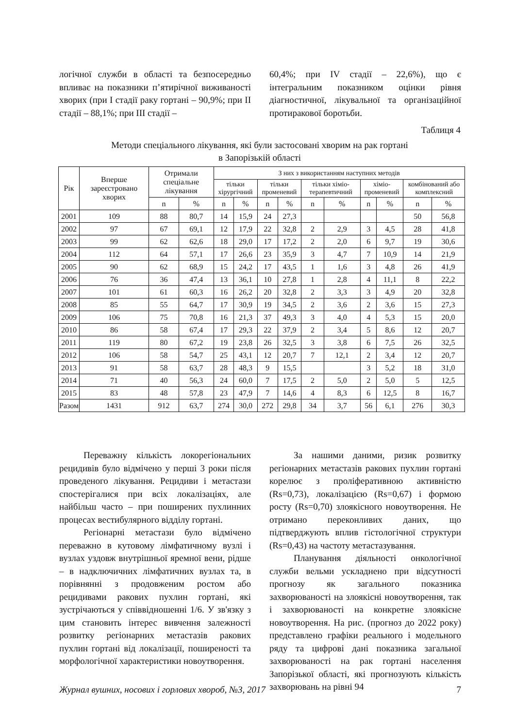логічної служби в області та безпосередньо впливає на показники п’ятирічної виживаності хворих (при І стадії раку гортані – 90,9%; при ІІ стадії – 88,1%; при ІІІ стадії –
60,4%; при IV стадії – 22,6%), що є інтегральним показником оцінки рівня діагностичної, лікувальної та організаційної протиракової боротьби.
Таблиця 4
Методи спеціального лікування, які були застосовані хворим на рак гортані
в Запорізькій області
| Рік | Вперше зареєстровано хворих | Отримали спеціальне лікування | | З них з використанням наступних методів | | | | | | | | | |
| --- | --- | --- | --- | --- | --- | --- | --- | --- | --- | --- | --- | --- | --- |
| | | | | тільки хірургічний | | тільки променевий | | тільки хіміо-терапевтичний | | хіміо-променевий | | комбінований або комплексний | |
| | | n | % | n | % | n | % | n | % | n | % | n | % |
| 2001 | 109 | 88 | 80,7 | 14 | 15,9 | 24 | 27,3 | | | | | 50 | 56,8 |
| 2002 | 97 | 67 | 69,1 | 12 | 17,9 | 22 | 32,8 | 2 | 2,9 | 3 | 4,5 | 28 | 41,8 |
| 2003 | 99 | 62 | 62,6 | 18 | 29,0 | 17 | 17,2 | 2 | 2,0 | 6 | 9,7 | 19 | 30,6 |
| 2004 | 112 | 64 | 57,1 | 17 | 26,6 | 23 | 35,9 | 3 | 4,7 | 7 | 10,9 | 14 | 21,9 |
| 2005 | 90 | 62 | 68,9 | 15 | 24,2 | 17 | 43,5 | 1 | 1,6 | 3 | 4,8 | 26 | 41,9 |
| 2006 | 76 | 36 | 47,4 | 13 | 36,1 | 10 | 27,8 | 1 | 2,8 | 4 | 11,1 | 8 | 22,2 |
| 2007 | 101 | 61 | 60,3 | 16 | 26,2 | 20 | 32,8 | 2 | 3,3 | 3 | 4,9 | 20 | 32,8 |
| 2008 | 85 | 55 | 64,7 | 17 | 30,9 | 19 | 34,5 | 2 | 3,6 | 2 | 3,6 | 15 | 27,3 |
| 2009 | 106 | 75 | 70,8 | 16 | 21,3 | 37 | 49,3 | 3 | 4,0 | 4 | 5,3 | 15 | 20,0 |
| 2010 | 86 | 58 | 67,4 | 17 | 29,3 | 22 | 37,9 | 2 | 3,4 | 5 | 8,6 | 12 | 20,7 |
| 2011 | 119 | 80 | 67,2 | 19 | 23,8 | 26 | 32,5 | 3 | 3,8 | 6 | 7,5 | 26 | 32,5 |
| 2012 | 106 | 58 | 54,7 | 25 | 43,1 | 12 | 20,7 | 7 | 12,1 | 2 | 3,4 | 12 | 20,7 |
| 2013 | 91 | 58 | 63,7 | 28 | 48,3 | 9 | 15,5 | | | 3 | 5,2 | 18 | 31,0 |
| 2014 | 71 | 40 | 56,3 | 24 | 60,0 | 7 | 17,5 | 2 | 5,0 | 2 | 5,0 | 5 | 12,5 |
| 2015 | 83 | 48 | 57,8 | 23 | 47,9 | 7 | 14,6 | 4 | 8,3 | 6 | 12,5 | 8 | 16,7 |
| Разом | 1431 | 912 | 63,7 | 274 | 30,0 | 272 | 29,8 | 34 | 3,7 | 56 | 6,1 | 276 | 30,3 |
Переважну кількість локорегіональних рецидивів було відмічено у перші 3 роки після проведеного лікування. Рецидиви і метастази спостерігалися при всіх локалізаціях, але найбільш часто – при поширених пухлинних процесах вестибулярного відділу гортані.
Регіонарні метастази було відмічено переважно в кутовому лімфатичному вузлі і вузлах уздовж внутрішньої яремної вени, рідше – в надключичних лімфатичних вузлах та, в порівнянні з продовженим ростом або рецидивами ракових пухлин гортані, які зустрічаються у співвідношенні 1/6. У зв'язку з цим становить інтерес вивчення залежності розвитку регіонарних метастазів ракових пухлин гортані від локалізації, поширеності та морфологічної характеристики новоутворення.
За нашими даними, ризик розвитку регіонарних метастазів ракових пухлин гортані корелює з проліферативною активністю (Rs=0,73), локалізацією (Rs=0,67) і формою росту (Rs=0,70) злоякісного новоутворення. Не отримано переконливих даних, що підтверджують вплив гістологічної структури (Rs=0,43) на частоту метастазування.
Планування діяльності онкологічної служби вельми ускладнено при відсутності прогнозу як загального показника захворюваності на злоякісні новоутворення, так і захворюваності на конкретне злоякісне новоутворення. На рис. (прогноз до 2022 року) представлено графіки реального і модельного ряду та цифрові дані показника загальної захворюваності на рак гортані населення Запорізької області, які прогнозують кількість захворювань на рівні 94
Журнал вушних, носових і горлових хвороб, №3, 2017 7